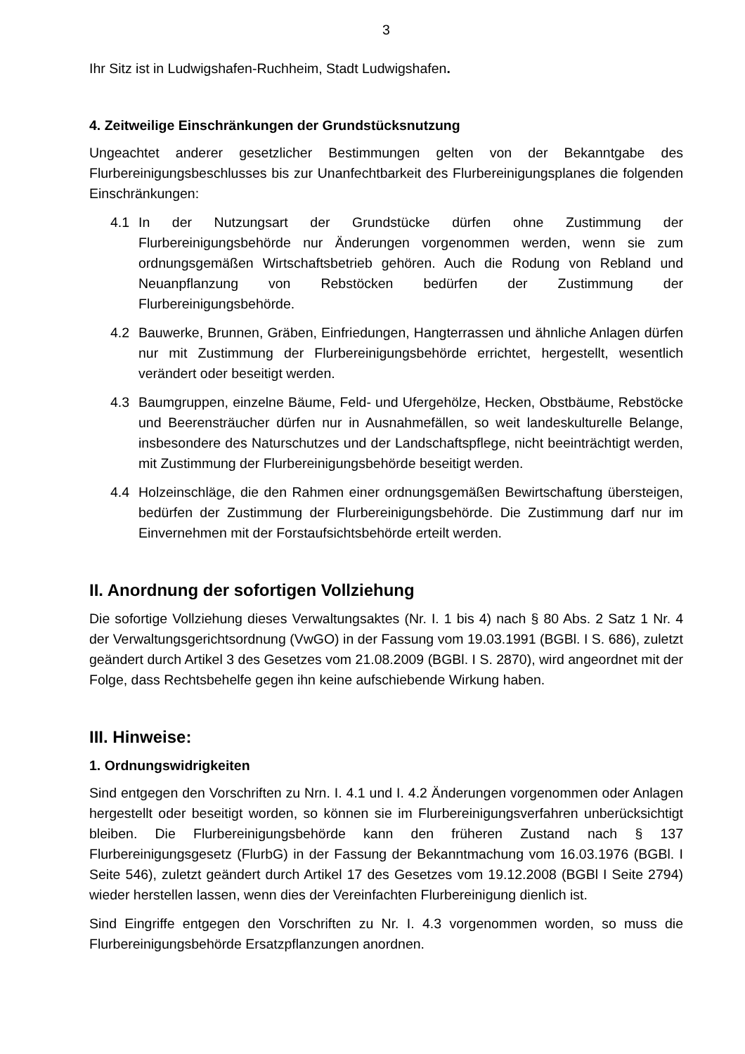3
Ihr Sitz ist in Ludwigshafen-Ruchheim, Stadt Ludwigshafen.
4. Zeitweilige Einschränkungen der Grundstücksnutzung
Ungeachtet anderer gesetzlicher Bestimmungen gelten von der Bekanntgabe des Flurbereinigungsbeschlusses bis zur Unanfechtbarkeit des Flurbereinigungsplanes die folgenden Einschränkungen:
4.1 In der Nutzungsart der Grundstücke dürfen ohne Zustimmung der Flurbereinigungsbehörde nur Änderungen vorgenommen werden, wenn sie zum ordnungsgemäßen Wirtschaftsbetrieb gehören. Auch die Rodung von Rebland und Neuanpflanzung von Rebstöcken bedürfen der Zustimmung der Flurbereinigungsbehörde.
4.2 Bauwerke, Brunnen, Gräben, Einfriedungen, Hangterrassen und ähnliche Anlagen dürfen nur mit Zustimmung der Flurbereinigungsbehörde errichtet, hergestellt, wesentlich verändert oder beseitigt werden.
4.3 Baumgruppen, einzelne Bäume, Feld- und Ufergehölze, Hecken, Obstbäume, Rebstöcke und Beerensträucher dürfen nur in Ausnahmefällen, so weit landeskulturelle Belange, insbesondere des Naturschutzes und der Landschaftspflege, nicht beeinträchtigt werden, mit Zustimmung der Flurbereinigungsbehörde beseitigt werden.
4.4 Holzeinschläge, die den Rahmen einer ordnungsgemäßen Bewirtschaftung übersteigen, bedürfen der Zustimmung der Flurbereinigungsbehörde. Die Zustimmung darf nur im Einvernehmen mit der Forstaufsichtsbehörde erteilt werden.
II. Anordnung der sofortigen Vollziehung
Die sofortige Vollziehung dieses Verwaltungsaktes (Nr. I. 1 bis 4) nach § 80 Abs. 2 Satz 1 Nr. 4 der Verwaltungsgerichtsordnung (VwGO) in der Fassung vom 19.03.1991 (BGBl. I S. 686), zuletzt geändert durch Artikel 3 des Gesetzes vom 21.08.2009 (BGBl. I S. 2870), wird angeordnet mit der Folge, dass Rechtsbehelfe gegen ihn keine aufschiebende Wirkung haben.
III. Hinweise:
1. Ordnungswidrigkeiten
Sind entgegen den Vorschriften zu Nrn. I. 4.1 und I. 4.2 Änderungen vorgenommen oder Anlagen hergestellt oder beseitigt worden, so können sie im Flurbereinigungsverfahren unberücksichtigt bleiben. Die Flurbereinigungsbehörde kann den früheren Zustand nach § 137 Flurbereinigungsgesetz (FlurbG) in der Fassung der Bekanntmachung vom 16.03.1976 (BGBl. I Seite 546), zuletzt geändert durch Artikel 17 des Gesetzes vom 19.12.2008 (BGBl I Seite 2794) wieder herstellen lassen, wenn dies der Vereinfachten Flurbereinigung dienlich ist.
Sind Eingriffe entgegen den Vorschriften zu Nr. I. 4.3 vorgenommen worden, so muss die Flurbereinigungsbehörde Ersatzpflanzungen anordnen.